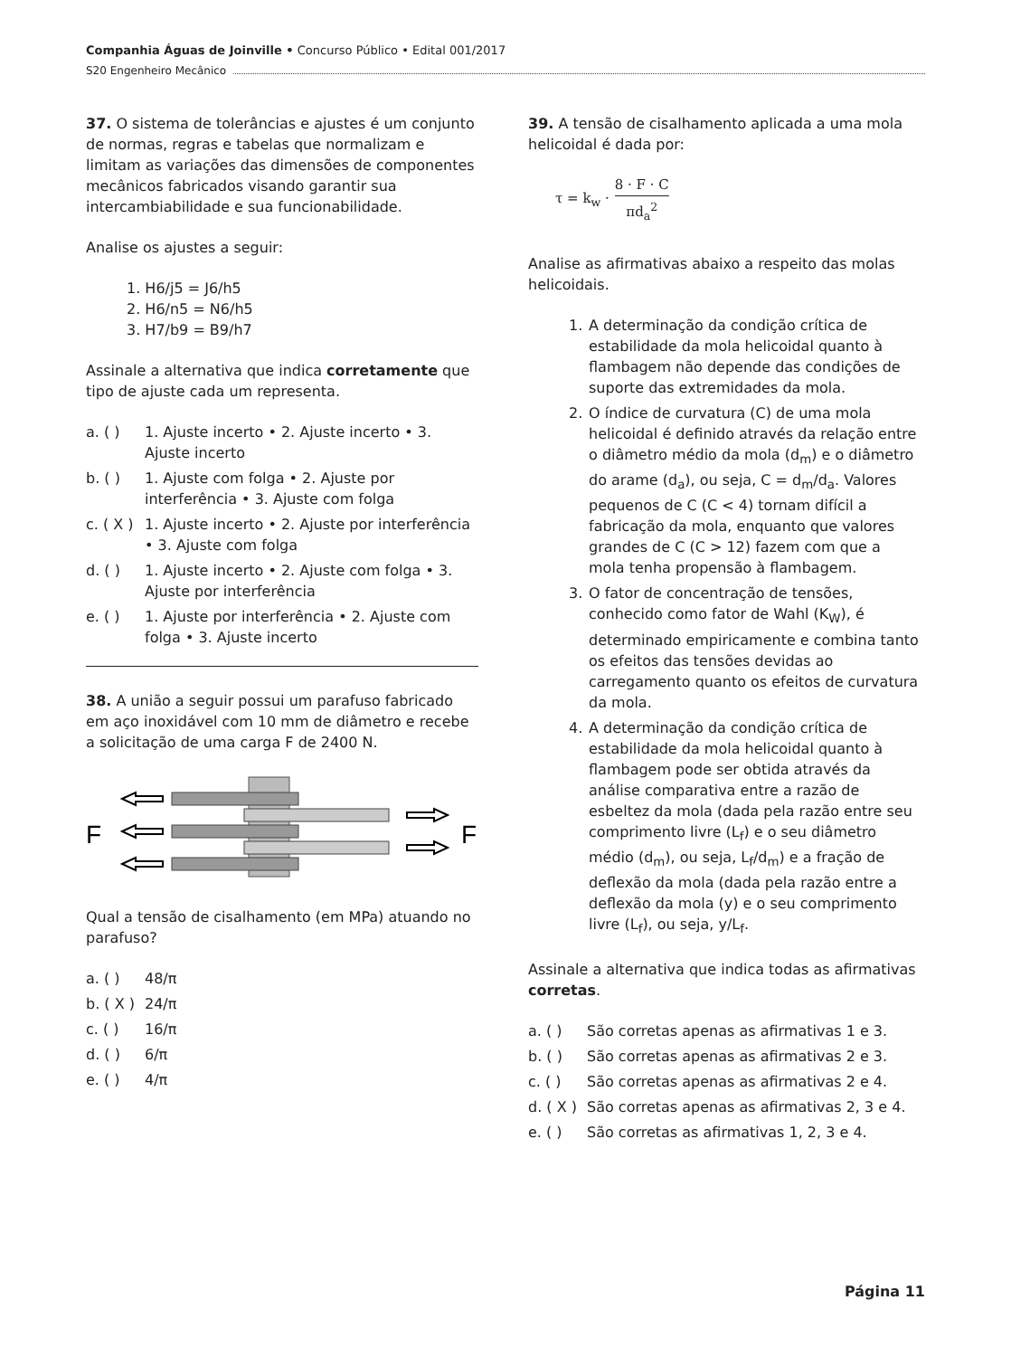Companhia Águas de Joinville • Concurso Público • Edital 001/2017
S20 Engenheiro Mecânico
37. O sistema de tolerâncias e ajustes é um conjunto de normas, regras e tabelas que normalizam e limitam as variações das dimensões de componentes mecânicos fabricados visando garantir sua intercambiabilidade e sua funcionabilidade.
Analise os ajustes a seguir:
1. H6/j5 = J6/h5
2. H6/n5 = N6/h5
3. H7/b9 = B9/h7
Assinale a alternativa que indica corretamente que tipo de ajuste cada um representa.
a. ( ) 1. Ajuste incerto • 2. Ajuste incerto • 3. Ajuste incerto
b. ( ) 1. Ajuste com folga • 2. Ajuste por interferência • 3. Ajuste com folga
c. ( X ) 1. Ajuste incerto • 2. Ajuste por interferência • 3. Ajuste com folga
d. ( ) 1. Ajuste incerto • 2. Ajuste com folga • 3. Ajuste por interferência
e. ( ) 1. Ajuste por interferência • 2. Ajuste com folga • 3. Ajuste incerto
38. A união a seguir possui um parafuso fabricado em aço inoxidável com 10 mm de diâmetro e recebe a solicitação de uma carga F de 2400 N.
F
F
Qual a tensão de cisalhamento (em MPa) atuando no parafuso?
a. ( ) 48/π
b. ( X ) 24/π
c. ( ) 16/π
d. ( ) 6/π
e. ( ) 4/π
39. A tensão de cisalhamento aplicada a uma mola helicoidal é dada por:
τ = k<sub>w</sub> · 8 · F · C πd<sub>a</sub><sup>2</sup>
Analise as afirmativas abaixo a respeito das molas helicoidais.
1. A determinação da condição crítica de estabilidade da mola helicoidal quanto à flambagem não depende das condições de suporte das extremidades da mola.
2. O índice de curvatura (C) de uma mola helicoidal é definido através da relação entre o diâmetro médio da mola (d<sub>m</sub>) e o diâmetro do arame (d<sub>a</sub>), ou seja, C = d<sub>m</sub>/d<sub>a</sub>. Valores pequenos de C (C < 4) tornam difícil a fabricação da mola, enquanto que valores grandes de C (C > 12) fazem com que a mola tenha propensão à flambagem.
3. O fator de concentração de tensões, conhecido como fator de Wahl (K<sub>W</sub>), é determinado empiricamente e combina tanto os efeitos das tensões devidas ao carregamento quanto os efeitos de curvatura da mola.
4. A determinação da condição crítica de estabilidade da mola helicoidal quanto à flambagem pode ser obtida através da análise comparativa entre a razão de esbeltez da mola (dada pela razão entre seu comprimento livre (L<sub>f</sub>) e o seu diâmetro médio (d<sub>m</sub>), ou seja, L<sub>f</sub>/d<sub>m</sub>) e a fração de deflexão da mola (dada pela razão entre a deflexão da mola (y) e o seu comprimento livre (L<sub>f</sub>), ou seja, y/L<sub>f</sub>.
Assinale a alternativa que indica todas as afirmativas corretas.
a. ( ) São corretas apenas as afirmativas 1 e 3.
b. ( ) São corretas apenas as afirmativas 2 e 3.
c. ( ) São corretas apenas as afirmativas 2 e 4.
d. ( X ) São corretas apenas as afirmativas 2, 3 e 4.
e. ( ) São corretas as afirmativas 1, 2, 3 e 4.
Página 11